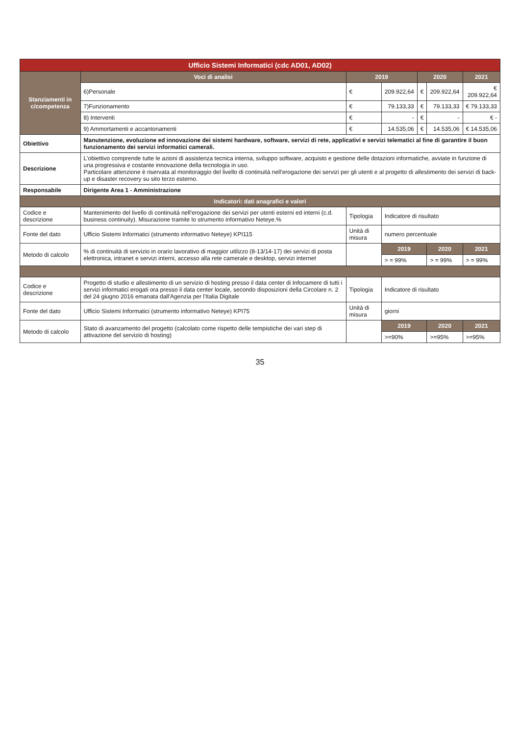| Ufficio Sistemi Informatici (cdc AD01, AD02) | | | | | | | |
| Stanziamenti in c/competenza | | Voci di analisi | 2019 | | 2020 | | 2021 |
| | | 6)Personale | € | 209.922,64 | € | 209.922,64 | € 209.922,64 |
| | | 7)Funzionamento | € | 79.133,33 | € | 79.133,33 | € 79.133,33 |
| | | 8) Interventi | € | - | € | - | € - |
| | | 9) Ammortamenti e accantonamenti | € | 14.535,06 | € | 14.535,06 | € 14.535,06 |
| Obiettivo | Manutenzione, evoluzione ed innovazione dei sistemi hardware, software, servizi di rete, applicativi e servizi telematici al fine di garantire il buon funzionamento dei servizi informatici camerali. | | | | | | |
| Descrizione | L'obiettivo comprende tutte le azioni di assistenza tecnica interna, sviluppo software, acquisto e gestione delle dotazioni informatiche, avviate in funzione di una progressiva e costante innovazione della tecnologia in uso. Particolare attenzione è riservata al monitoraggio del livello di continuità nell'erogazione dei servizi per gli utenti e al progetto di allestimento dei servizi di back-up e disaster recovery su sito terzo esterno. | | | | | | |
| Responsabile | Dirigente Area 1 - Amministrazione | | | | | | |
| Indicatori: dati anagrafici e valori | | | | | | | |
| Codice e descrizione | Mantenimento del livello di continuità nell'erogazione dei servizi per utenti esterni ed interni (c.d. business continuity). Misurazione tramite lo strumento informativo Neteye.% | | Tipologia | Indicatore di risultato | | | |
| Fonte del dato | Ufficio Sistemi Informatici (strumento informativo Neteye) KPI115 | | Unità di misura | numero percentuale | | | |
| Metodo di calcolo | % di continuità di servizio in orario lavorativo di maggior utilizzo (8-13/14-17) dei servizi di posta elettronica, intranet e servizi interni, accesso alla rete camerale e desktop, servizi internet | | | 2019 | | 2020 | 2021 |
| | | | | > = 99% | | > = 99% | > = 99% |
| Codice e descrizione | Progetto di studio e allestimento di un servizio di hosting presso il data center di Infocamere di tutti i servizi informatici erogati ora presso il data center locale, secondo disposizioni della Circolare n. 2 del 24 giugno 2016 emanata dall'Agenzia per l'Italia Digitale | | Tipologia | Indicatore di risultato | | | |
| Fonte del dato | Ufficio Sistemi Informatici (strumento informativo Neteye) KPI75 | | Unità di misura | giorni | | | |
| Metodo di calcolo | Stato di avanzamento del progetto (calcolato come rispetto delle tempistiche dei vari step di attivazione del servizio di hosting) | | | 2019 | | 2020 | 2021 |
| | | | | >=90% | | >=95% | >=95% |
35